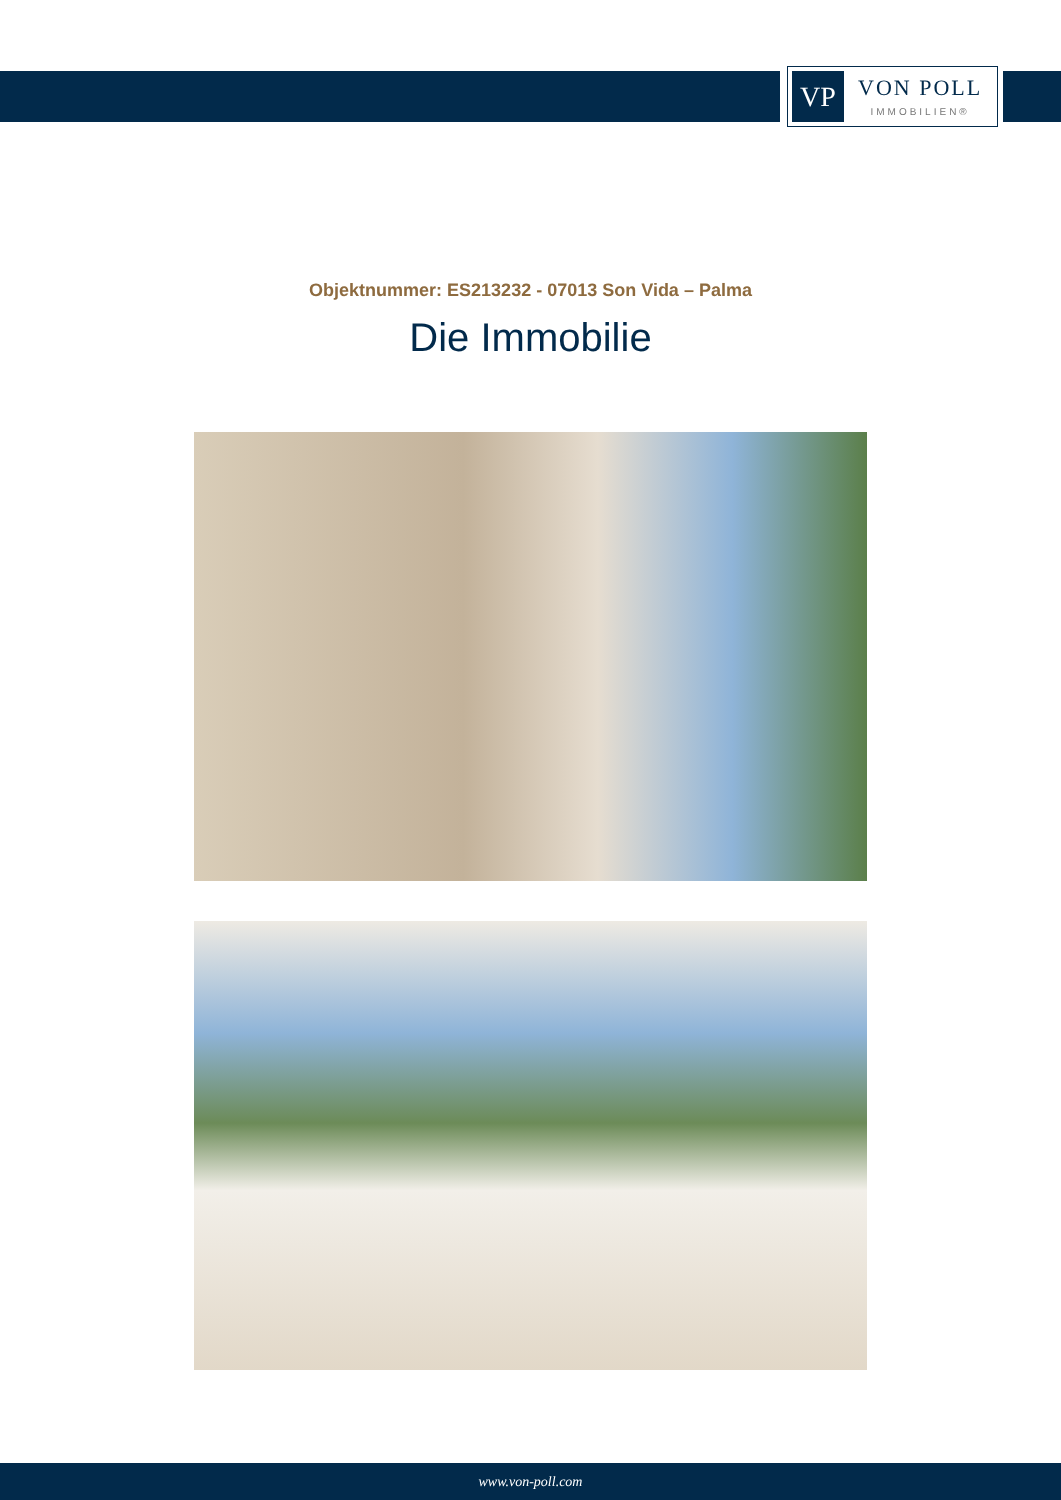VP
VON POLL
IMMOBILIEN®
Objektnummer: ES213232 - 07013 Son Vida – Palma
Die Immobilie
www.von-poll.com